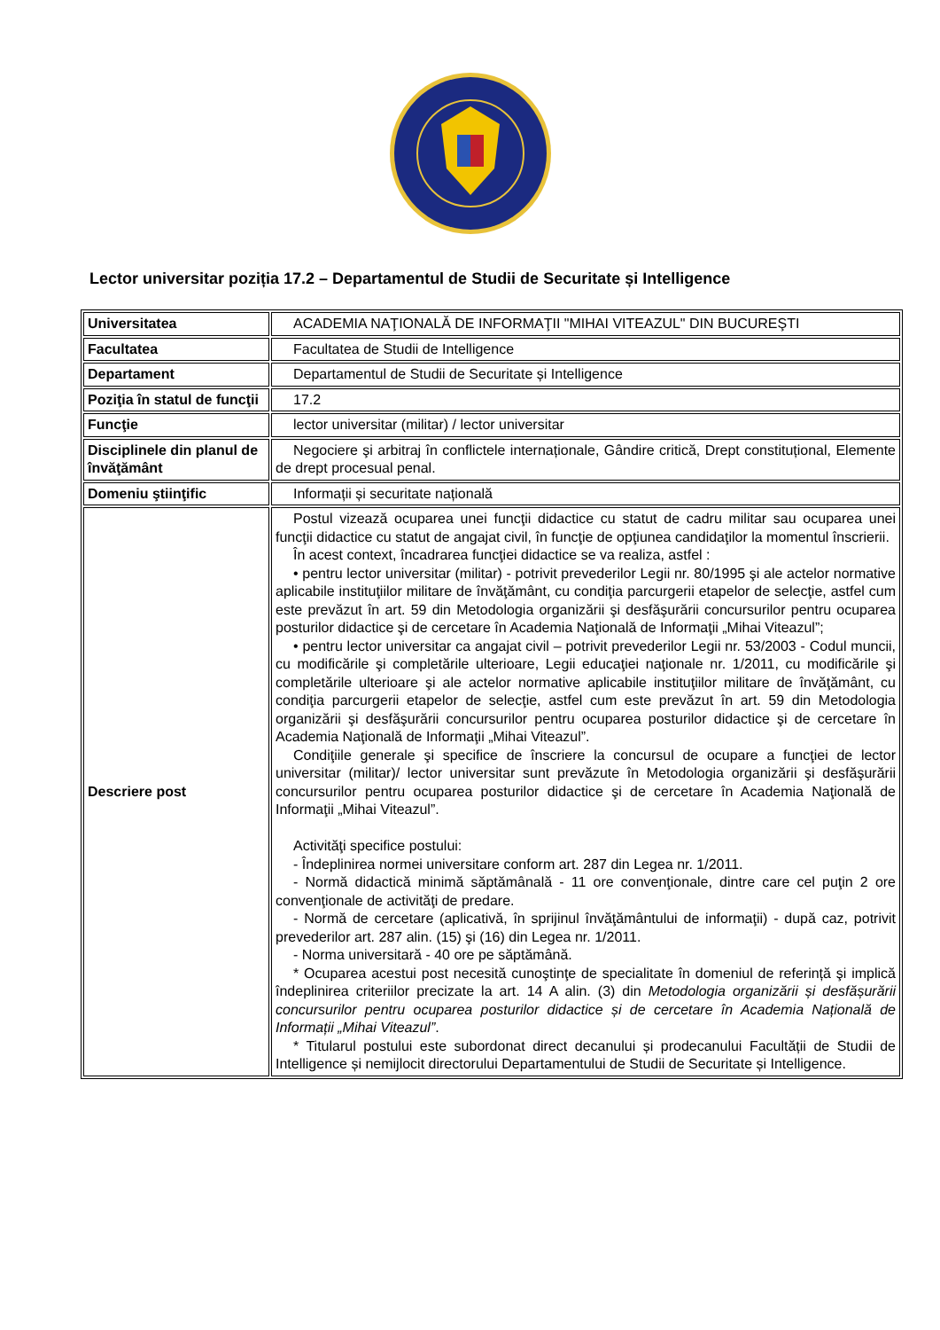Lector universitar poziția 17.2 – Departamentul de Studii de Securitate și Intelligence
| Universitatea | ACADEMIA NAŢIONALĂ DE INFORMAŢII "MIHAI VITEAZUL" DIN BUCUREŞTI |
| Facultatea | Facultatea de Studii de Intelligence |
| Departament | Departamentul de Studii de Securitate și Intelligence |
| Poziţia în statul de funcţii | 17.2 |
| Funcţie | lector universitar (militar) / lector universitar |
| Disciplinele din planul de învăţământ | Negociere şi arbitraj în conflictele internaționale, Gândire critică, Drept constituțional, Elemente de drept procesual penal. |
| Domeniu ştiinţific | Informații și securitate națională |
| Descriere post | Postul vizează ocuparea unei funcţii didactice cu statut de cadru militar sau ocuparea unei funcţii didactice cu statut de angajat civil, în funcţie de opţiunea candidaţilor la momentul înscrierii. În acest context, încadrarea funcţiei didactice se va realiza, astfel : • pentru lector universitar (militar) - potrivit prevederilor Legii nr. 80/1995 şi ale actelor normative aplicabile instituţiilor militare de învăţământ, cu condiţia parcurgerii etapelor de selecţie, astfel cum este prevăzut în art. 59 din Metodologia organizării şi desfăşurării concursurilor pentru ocuparea posturilor didactice şi de cercetare în Academia Naţională de Informaţii „Mihai Viteazul”; • pentru lector universitar ca angajat civil – potrivit prevederilor Legii nr. 53/2003 - Codul muncii, cu modificările şi completările ulterioare, Legii educaţiei naţionale nr. 1/2011, cu modificările şi completările ulterioare şi ale actelor normative aplicabile instituţiilor militare de învăţământ, cu condiţia parcurgerii etapelor de selecţie, astfel cum este prevăzut în art. 59 din Metodologia organizării şi desfăşurării concursurilor pentru ocuparea posturilor didactice şi de cercetare în Academia Naţională de Informaţii „Mihai Viteazul”. Condiţiile generale şi specifice de înscriere la concursul de ocupare a funcţiei de lector universitar (militar)/ lector universitar sunt prevăzute în Metodologia organizării şi desfăşurării concursurilor pentru ocuparea posturilor didactice şi de cercetare în Academia Naţională de Informaţii „Mihai Viteazul”. Activităţi specifice postului: - Îndeplinirea normei universitare conform art. 287 din Legea nr. 1/2011. - Normă didactică minimă săptămânală - 11 ore convenţionale, dintre care cel puţin 2 ore convenţionale de activităţi de predare. - Normă de cercetare (aplicativă, în sprijinul învăţământului de informaţii) - după caz, potrivit prevederilor art. 287 alin. (15) şi (16) din Legea nr. 1/2011. - Norma universitară - 40 ore pe săptămână. * Ocuparea acestui post necesită cunoştinţe de specialitate în domeniul de referință şi implică îndeplinirea criteriilor precizate la art. 14 A alin. (3) din Metodologia organizării și desfășurării concursurilor pentru ocuparea posturilor didactice și de cercetare în Academia Națională de Informații „Mihai Viteazul” . * Titularul postului este subordonat direct decanului și prodecanului Facultății de Studii de Intelligence și nemijlocit directorului Departamentului de Studii de Securitate și Intelligence. |